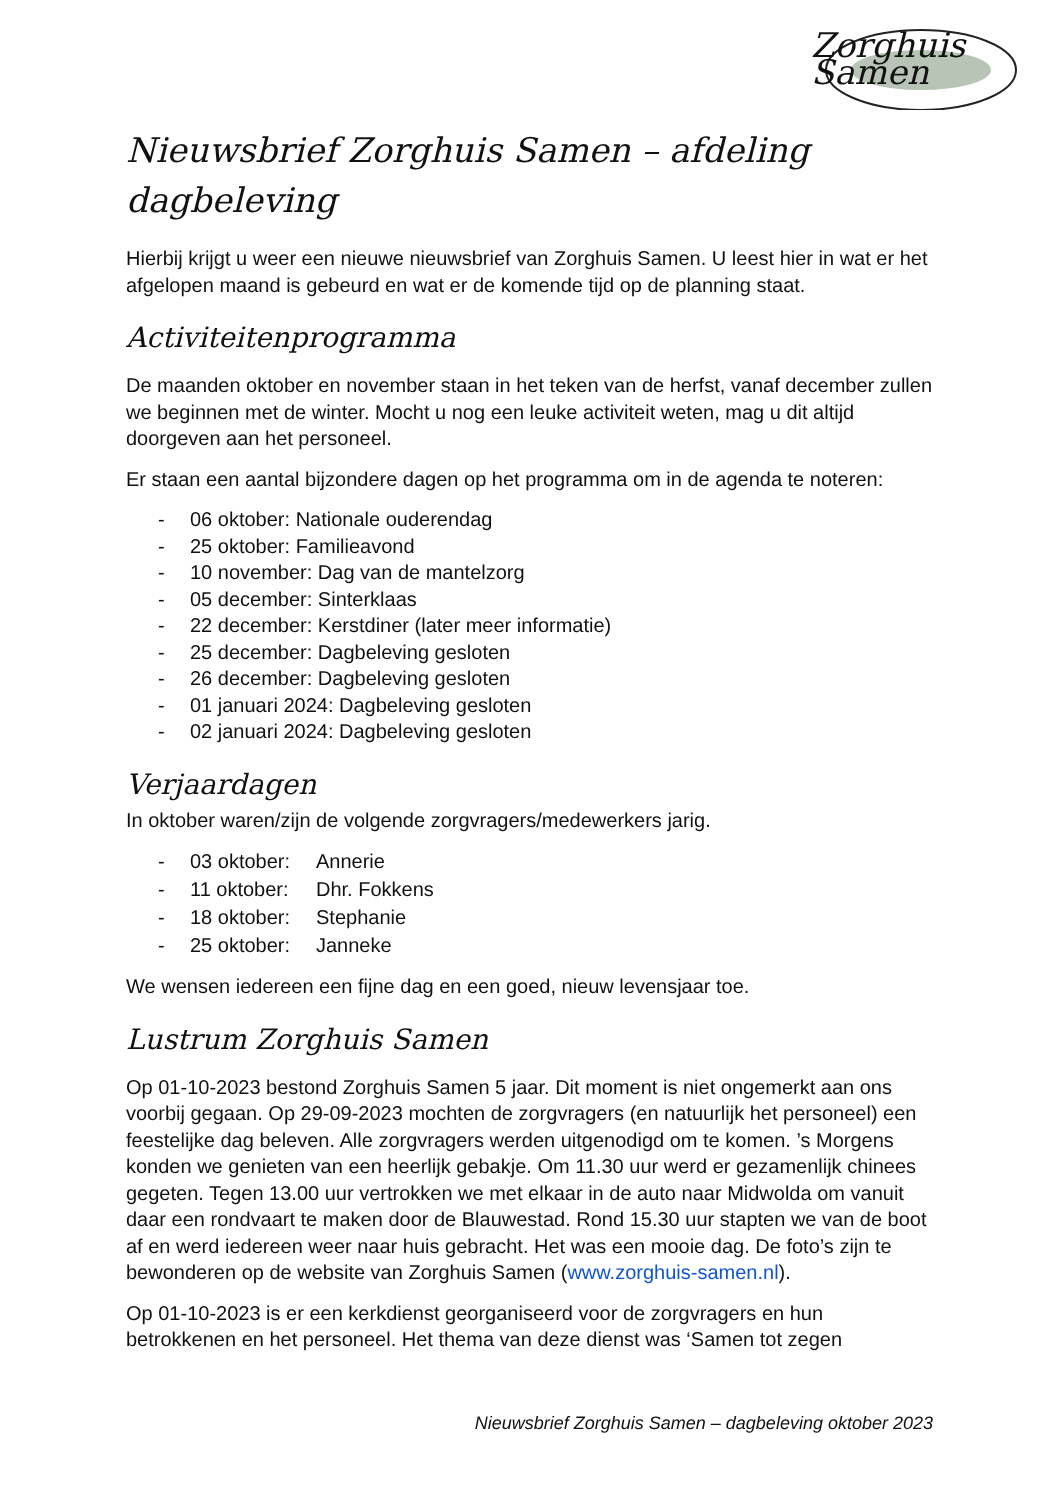Zorghuis Samen
Nieuwsbrief Zorghuis Samen – afdeling dagbeleving
Hierbij krijgt u weer een nieuwe nieuwsbrief van Zorghuis Samen. U leest hier in wat er het afgelopen maand is gebeurd en wat er de komende tijd op de planning staat.
Activiteitenprogramma
De maanden oktober en november staan in het teken van de herfst, vanaf december zullen we beginnen met de winter. Mocht u nog een leuke activiteit weten, mag u dit altijd doorgeven aan het personeel.
Er staan een aantal bijzondere dagen op het programma om in de agenda te noteren:
- 06 oktober: Nationale ouderendag
- 25 oktober: Familieavond
- 10 november: Dag van de mantelzorg
- 05 december: Sinterklaas
- 22 december: Kerstdiner (later meer informatie)
- 25 december: Dagbeleving gesloten
- 26 december: Dagbeleving gesloten
- 01 januari 2024: Dagbeleving gesloten
- 02 januari 2024: Dagbeleving gesloten
Verjaardagen
In oktober waren/zijn de volgende zorgvragers/medewerkers jarig.
- 03 oktober: Annerie
- 11 oktober: Dhr. Fokkens
- 18 oktober: Stephanie
- 25 oktober: Janneke
We wensen iedereen een fijne dag en een goed, nieuw levensjaar toe.
Lustrum Zorghuis Samen
Op 01-10-2023 bestond Zorghuis Samen 5 jaar. Dit moment is niet ongemerkt aan ons voorbij gegaan. Op 29-09-2023 mochten de zorgvragers (en natuurlijk het personeel) een feestelijke dag beleven. Alle zorgvragers werden uitgenodigd om te komen. ’s Morgens konden we genieten van een heerlijk gebakje. Om 11.30 uur werd er gezamenlijk chinees gegeten. Tegen 13.00 uur vertrokken we met elkaar in de auto naar Midwolda om vanuit daar een rondvaart te maken door de Blauwestad. Rond 15.30 uur stapten we van de boot af en werd iedereen weer naar huis gebracht. Het was een mooie dag. De foto’s zijn te bewonderen op de website van Zorghuis Samen (www.zorghuis-samen.nl).
Op 01-10-2023 is er een kerkdienst georganiseerd voor de zorgvragers en hun betrokkenen en het personeel. Het thema van deze dienst was ‘Samen tot zegen
Nieuwsbrief Zorghuis Samen – dagbeleving oktober 2023